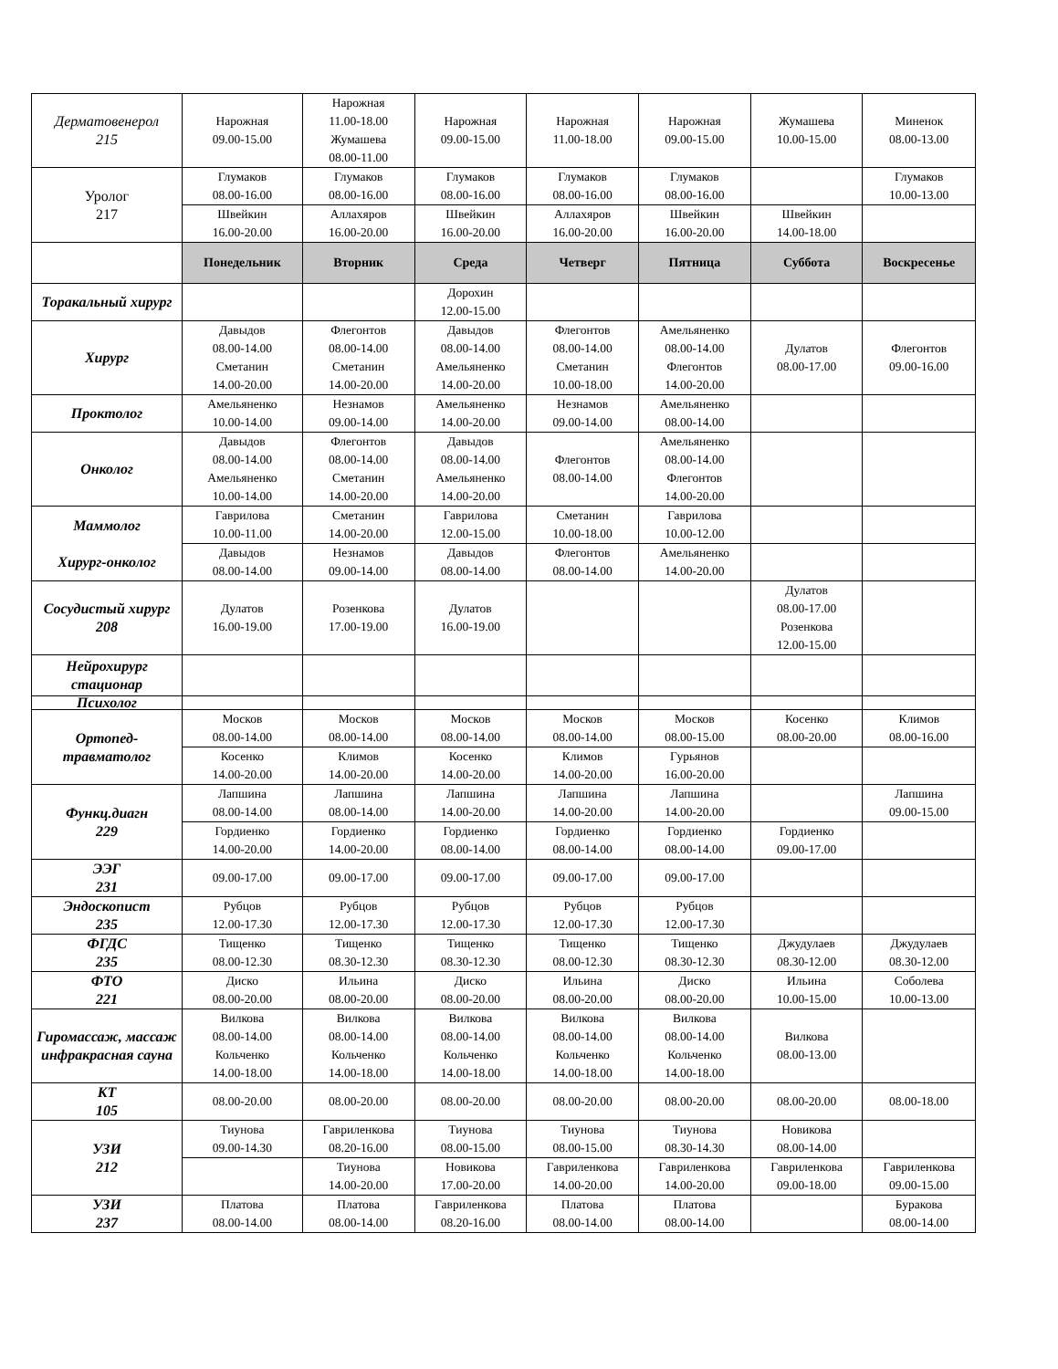| Дерматовенерол 215 | Нарожная 09.00-15.00 | Нарожная 11.00-18.00 Жумашева 08.00-11.00 | Нарожная 09.00-15.00 | Нарожная 11.00-18.00 | Нарожная 09.00-15.00 | Жумашева 10.00-15.00 | Миненок 08.00-13.00 |
| Уролог 217 | Глумаков 08.00-16.00 | Глумаков 08.00-16.00 | Глумаков 08.00-16.00 | Глумаков 08.00-16.00 | Глумаков 08.00-16.00 | | Глумаков 10.00-13.00 |
| | Швейкин 16.00-20.00 | Аллахяров 16.00-20.00 | Швейкин 16.00-20.00 | Аллахяров 16.00-20.00 | Швейкин 16.00-20.00 | Швейкин 14.00-18.00 | |
| | Понедельник | Вторник | Среда | Четверг | Пятница | Суббота | Воскресенье |
| Торакальный хирург | | | Дорохин 12.00-15.00 | | | | |
| Хирург | Давыдов 08.00-14.00 Сметанин 14.00-20.00 | Флегонтов 08.00-14.00 Сметанин 14.00-20.00 | Давыдов 08.00-14.00 Амельяненко 14.00-20.00 | Флегонтов 08.00-14.00 Сметанин 10.00-18.00 | Амельяненко 08.00-14.00 Флегонтов 14.00-20.00 | Дулатов 08.00-17.00 | Флегонтов 09.00-16.00 |
| Проктолог | Амельяненко 10.00-14.00 | Незнамов 09.00-14.00 | Амельяненко 14.00-20.00 | Незнамов 09.00-14.00 | Амельяненко 08.00-14.00 | | |
| Онколог | Давыдов 08.00-14.00 Амельяненко 10.00-14.00 | Флегонтов 08.00-14.00 Сметанин 14.00-20.00 | Давыдов 08.00-14.00 Амельяненко 14.00-20.00 | Флегонтов 08.00-14.00 | Амельяненко 08.00-14.00 Флегонтов 14.00-20.00 | | |
| Маммолог Хирург-онколог | Гаврилова 10.00-11.00 | Сметанин 14.00-20.00 | Гаврилова 12.00-15.00 | Сметанин 10.00-18.00 | Гаврилова 10.00-12.00 | | |
| | Давыдов 08.00-14.00 | Незнамов 09.00-14.00 | Давыдов 08.00-14.00 | Флегонтов 08.00-14.00 | Амельяненко 14.00-20.00 | | |
| Сосудистый хирург 208 | Дулатов 16.00-19.00 | Розенкова 17.00-19.00 | Дулатов 16.00-19.00 | | | Дулатов 08.00-17.00 Розенкова 12.00-15.00 | |
| Нейрохирург стационар | | | | | | | |
| Психолог | | | | | | | |
| Ортопед-травматолог | Москов 08.00-14.00 | Москов 08.00-14.00 | Москов 08.00-14.00 | Москов 08.00-14.00 | Москов 08.00-15.00 | Косенко 08.00-20.00 | Климов 08.00-16.00 |
| | Косенко 14.00-20.00 | Климов 14.00-20.00 | Косенко 14.00-20.00 | Климов 14.00-20.00 | Гурьянов 16.00-20.00 | | |
| Функц.диагн 229 | Лапшина 08.00-14.00 | Лапшина 08.00-14.00 | Лапшина 14.00-20.00 | Лапшина 14.00-20.00 | Лапшина 14.00-20.00 | | Лапшина 09.00-15.00 |
| | Гордиенко 14.00-20.00 | Гордиенко 14.00-20.00 | Гордиенко 08.00-14.00 | Гордиенко 08.00-14.00 | Гордиенко 08.00-14.00 | Гордиенко 09.00-17.00 | |
| ЭЭГ 231 | 09.00-17.00 | 09.00-17.00 | 09.00-17.00 | 09.00-17.00 | 09.00-17.00 | | |
| Эндоскопист 235 | Рубцов 12.00-17.30 | Рубцов 12.00-17.30 | Рубцов 12.00-17.30 | Рубцов 12.00-17.30 | Рубцов 12.00-17.30 | | |
| ФГДС 235 | Тищенко 08.00-12.30 | Тищенко 08.30-12.30 | Тищенко 08.30-12.30 | Тищенко 08.00-12.30 | Тищенко 08.30-12.30 | Джудулаев 08.30-12.00 | Джудулаев 08.30-12.00 |
| ФТО 221 | Диско 08.00-20.00 | Ильина 08.00-20.00 | Диско 08.00-20.00 | Ильина 08.00-20.00 | Диско 08.00-20.00 | Ильина 10.00-15.00 | Соболева 10.00-13.00 |
| Гиромассаж, массаж инфракрасная сауна | Вилкова 08.00-14.00 Кольченко 14.00-18.00 | Вилкова 08.00-14.00 Кольченко 14.00-18.00 | Вилкова 08.00-14.00 Кольченко 14.00-18.00 | Вилкова 08.00-14.00 Кольченко 14.00-18.00 | Вилкова 08.00-14.00 Кольченко 14.00-18.00 | Вилкова 08.00-13.00 | |
| КТ 105 | 08.00-20.00 | 08.00-20.00 | 08.00-20.00 | 08.00-20.00 | 08.00-20.00 | 08.00-20.00 | 08.00-18.00 |
| УЗИ 212 | Тиунова 09.00-14.30 | Гавриленкова 08.20-16.00 | Тиунова 08.00-15.00 | Тиунова 08.00-15.00 | Тиунова 08.30-14.30 | Новикова 08.00-14.00 | |
| | | Тиунова 14.00-20.00 | Новикова 17.00-20.00 | Гавриленкова 14.00-20.00 | Гавриленкова 14.00-20.00 | Гавриленкова 09.00-18.00 | Гавриленкова 09.00-15.00 |
| УЗИ 237 | Платова 08.00-14.00 | Платова 08.00-14.00 | Гавриленкова 08.20-16.00 | Платова 08.00-14.00 | Платова 08.00-14.00 | | Буракова 08.00-14.00 |